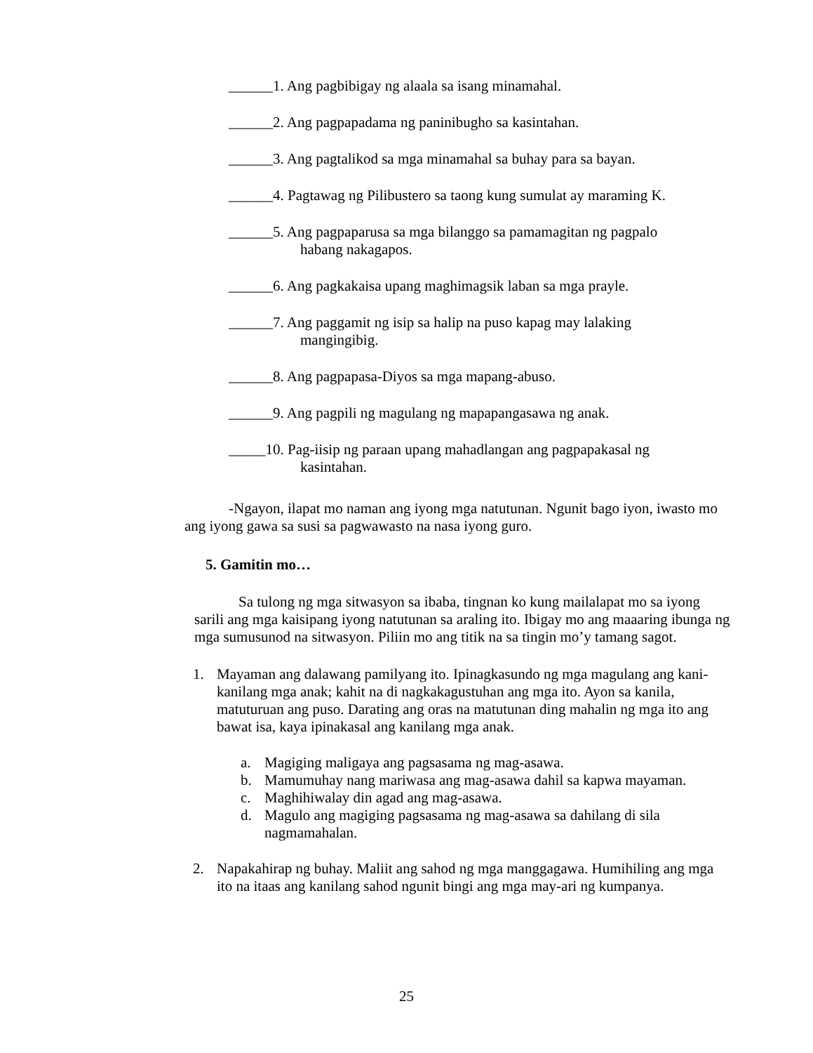______1. Ang pagbibigay ng alaala sa isang minamahal.
______2. Ang pagpapadama ng paninibugho sa kasintahan.
______3. Ang pagtalikod sa mga minamahal sa buhay para sa bayan.
______4. Pagtawag ng Pilibustero sa taong kung sumulat ay maraming K.
______5. Ang pagpaparusa sa mga bilanggo sa pamamagitan ng pagpalo
habang nakagapos.
______6. Ang pagkakaisa upang maghimagsik laban sa mga prayle.
______7. Ang paggamit ng isip sa halip na puso kapag may lalaking
mangingibig.
______8. Ang pagpapasa-Diyos sa mga mapang-abuso.
______9. Ang pagpili ng magulang ng mapapangasawa ng anak.
_____10. Pag-iisip ng paraan upang mahadlangan ang pagpapakasal ng
kasintahan.
-Ngayon, ilapat mo naman ang iyong mga natutunan. Ngunit bago iyon, iwasto mo ang iyong gawa sa susi sa pagwawasto na nasa iyong guro.
5. Gamitin mo…
Sa tulong ng mga sitwasyon sa ibaba, tingnan ko kung mailalapat mo sa iyong sarili ang mga kaisipang iyong natutunan sa araling ito. Ibigay mo ang maaaring ibunga ng mga sumusunod na sitwasyon. Piliin mo ang titik na sa tingin mo’y tamang sagot.
1. Mayaman ang dalawang pamilyang ito. Ipinagkasundo ng mga magulang ang kani-kanilang mga anak; kahit na di nagkakagustuhan ang mga ito. Ayon sa kanila, matuturuan ang puso. Darating ang oras na matutunan ding mahalin ng mga ito ang bawat isa, kaya ipinakasal ang kanilang mga anak.
a. Magiging maligaya ang pagsasama ng mag-asawa.
b. Mamumuhay nang mariwasa ang mag-asawa dahil sa kapwa mayaman.
c. Maghihiwalay din agad ang mag-asawa.
d. Magulo ang magiging pagsasama ng mag-asawa sa dahilang di sila nagmamahalan.
2. Napakahirap ng buhay. Maliit ang sahod ng mga manggagawa. Humihiling ang mga ito na itaas ang kanilang sahod ngunit bingi ang mga may-ari ng kumpanya.
25